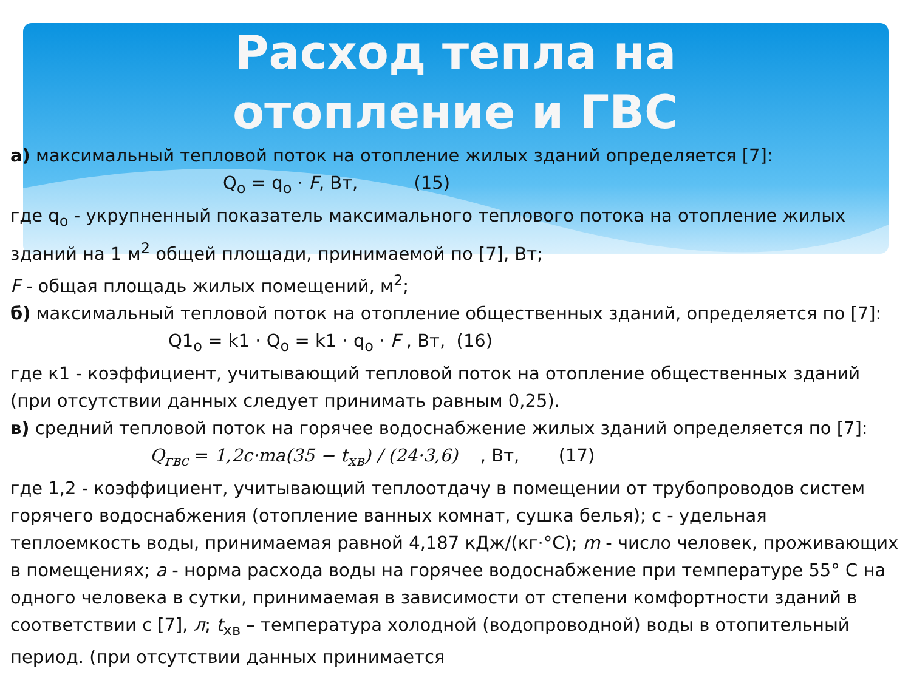Расход тепла на
отопление и ГВС
а) максимальный тепловой поток на отопление жилых зданий определяется [7]:
Q<sub>o</sub> = q<sub>o</sub> · F, Вт, (15)
где q<sub>o</sub> - укрупненный показатель максимального теплового потока на отопление жилых зданий на 1 м<sup>2</sup> общей площади, принимаемой по [7], Вт;
F - общая площадь жилых помещений, м<sup>2</sup>;
б) максимальный тепловой поток на отопление общественных зданий, определяется по [7]:
Q1<sub>o</sub> = k1 · Q<sub>o</sub> = k1 · q<sub>o</sub> · F , Вт, (16)
где к1 - коэффициент, учитывающий тепловой поток на отопление общественных зданий (при отсутствии данных следует принимать равным 0,25).
в) средний тепловой поток на горячее водоснабжение жилых зданий определяется по [7]:
Q<sub>гвс</sub> = 1,2c·ma(35 − t<sub>хв</sub>) / (24·3,6) , Вт, (17)
где 1,2 - коэффициент, учитывающий теплоотдачу в помещении от трубопроводов систем горячего водоснабжения (отопление ванных комнат, сушка белья); с - удельная теплоемкость воды, принимаемая равной 4,187 кДж/(кг·°С); m - число человек, проживающих в помещениях; а - норма расхода воды на горячее водоснабжение при температуре 55° С на одного человека в сутки, принимаемая в зависимости от степени комфортности зданий в соответствии с [7], л; t<sub>хв</sub> – температура холодной (водопроводной) воды в отопительный период. (при отсутствии данных принимается